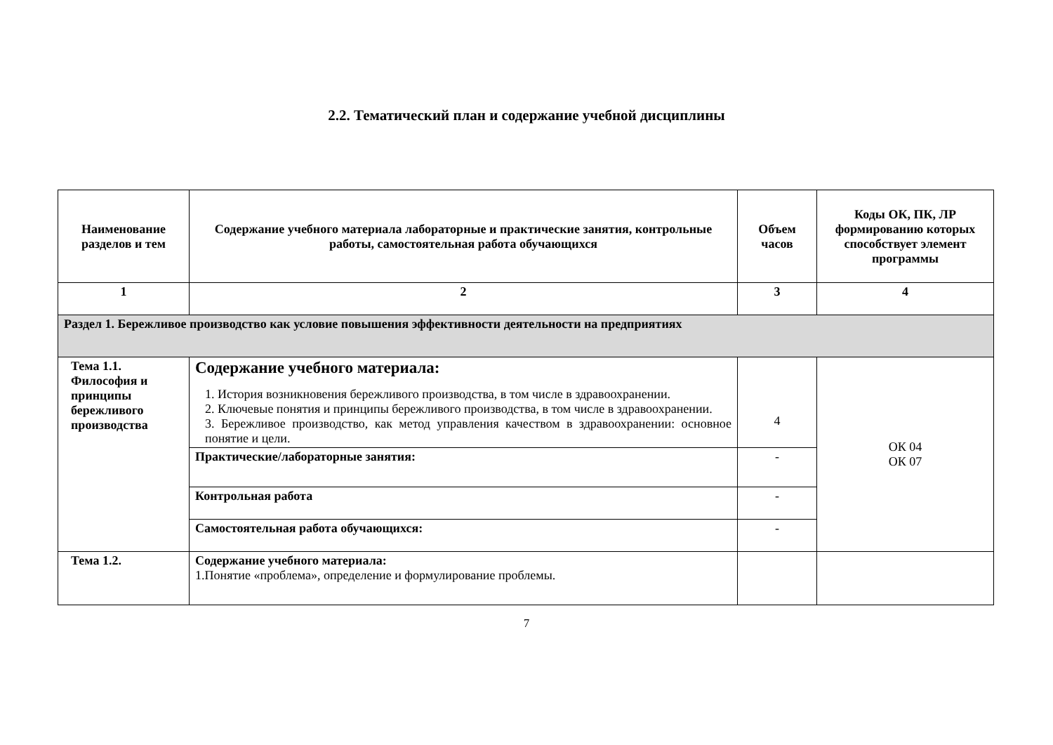2.2. Тематический план и содержание учебной дисциплины
| Наименование разделов и тем | Содержание учебного материала лабораторные и практические занятия, контрольные работы, самостоятельная работа обучающихся | Объем часов | Коды ОК, ПК, ЛР формированию которых способствует элемент программы |
| --- | --- | --- | --- |
| 1 | 2 | 3 | 4 |
| Раздел 1. Бережливое производство как условие повышения эффективности деятельности на предприятиях | | | |
| Тема 1.1. Философия и принципы бережливого производства | Содержание учебного материала: 1. История возникновения бережливого производства, в том числе в здравоохранении. 2. Ключевые понятия и принципы бережливого производства, в том числе в здравоохранении. 3. Бережливое производство, как метод управления качеством в здравоохранении: основное понятие и цели. | 4 | ОК 04 ОК 07 |
| | Практические/лабораторные занятия: | - | |
| | Контрольная работа | - | |
| | Самостоятельная работа обучающихся: | - | |
| Тема 1.2. | Содержание учебного материала: 1.Понятие «проблема», определение и формулирование проблемы. | | |
7